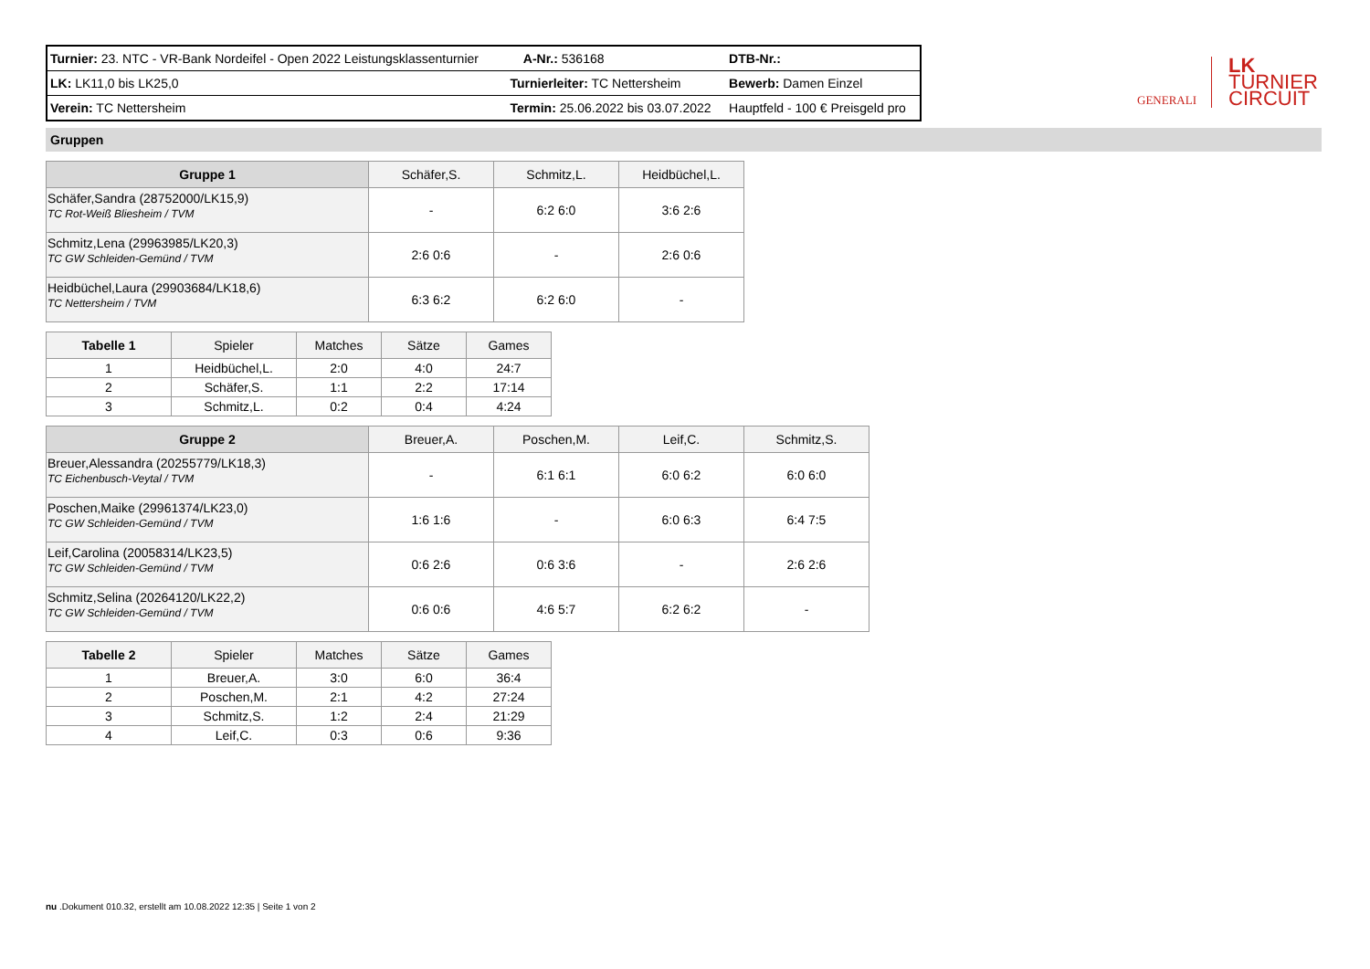| Turnier: 23. NTC - VR-Bank Nordeifel - Open 2022 Leistungsklassenturnier | | A-Nr.: 536168 | DTB-Nr.: |
| LK: LK11,0 bis LK25,0 | Turnierleiter: TC Nettersheim | | Bewerb: Damen Einzel |
| Verein: TC Nettersheim | Termin: 25.06.2022 bis 03.07.2022 | | Hauptfeld - 100 € Preisgeld pro |
Gruppen
| Gruppe 1 | Schäfer,S. | Schmitz,L. | Heidbüchel,L. |
| --- | --- | --- | --- |
| Schäfer,Sandra (28752000/LK15,9) TC Rot-Weiß Bliesheim / TVM | - | 6:2 6:0 | 3:6 2:6 |
| Schmitz,Lena (29963985/LK20,3) TC GW Schleiden-Gemünd / TVM | 2:6 0:6 | - | 2:6 0:6 |
| Heidbüchel,Laura (29903684/LK18,6) TC Nettersheim / TVM | 6:3 6:2 | 6:2 6:0 | - |
| Tabelle 1 | Spieler | Matches | Sätze | Games |
| --- | --- | --- | --- | --- |
| 1 | Heidbüchel,L. | 2:0 | 4:0 | 24:7 |
| 2 | Schäfer,S. | 1:1 | 2:2 | 17:14 |
| 3 | Schmitz,L. | 0:2 | 0:4 | 4:24 |
| Gruppe 2 | Breuer,A. | Poschen,M. | Leif,C. | Schmitz,S. |
| --- | --- | --- | --- | --- |
| Breuer,Alessandra (20255779/LK18,3) TC Eichenbusch-Veytal / TVM | - | 6:1 6:1 | 6:0 6:2 | 6:0 6:0 |
| Poschen,Maike (29961374/LK23,0) TC GW Schleiden-Gemünd / TVM | 1:6 1:6 | - | 6:0 6:3 | 6:4 7:5 |
| Leif,Carolina (20058314/LK23,5) TC GW Schleiden-Gemünd / TVM | 0:6 2:6 | 0:6 3:6 | - | 2:6 2:6 |
| Schmitz,Selina (20264120/LK22,2) TC GW Schleiden-Gemünd / TVM | 0:6 0:6 | 4:6 5:7 | 6:2 6:2 | - |
| Tabelle 2 | Spieler | Matches | Sätze | Games |
| --- | --- | --- | --- | --- |
| 1 | Breuer,A. | 3:0 | 6:0 | 36:4 |
| 2 | Poschen,M. | 2:1 | 4:2 | 27:24 |
| 3 | Schmitz,S. | 1:2 | 2:4 | 21:29 |
| 4 | Leif,C. | 0:3 | 0:6 | 9:36 |
GENERALI
LK
TURNIER
CIRCUIT
nu .Dokument 010.32, erstellt am 10.08.2022 12:35 | Seite 1 von 2